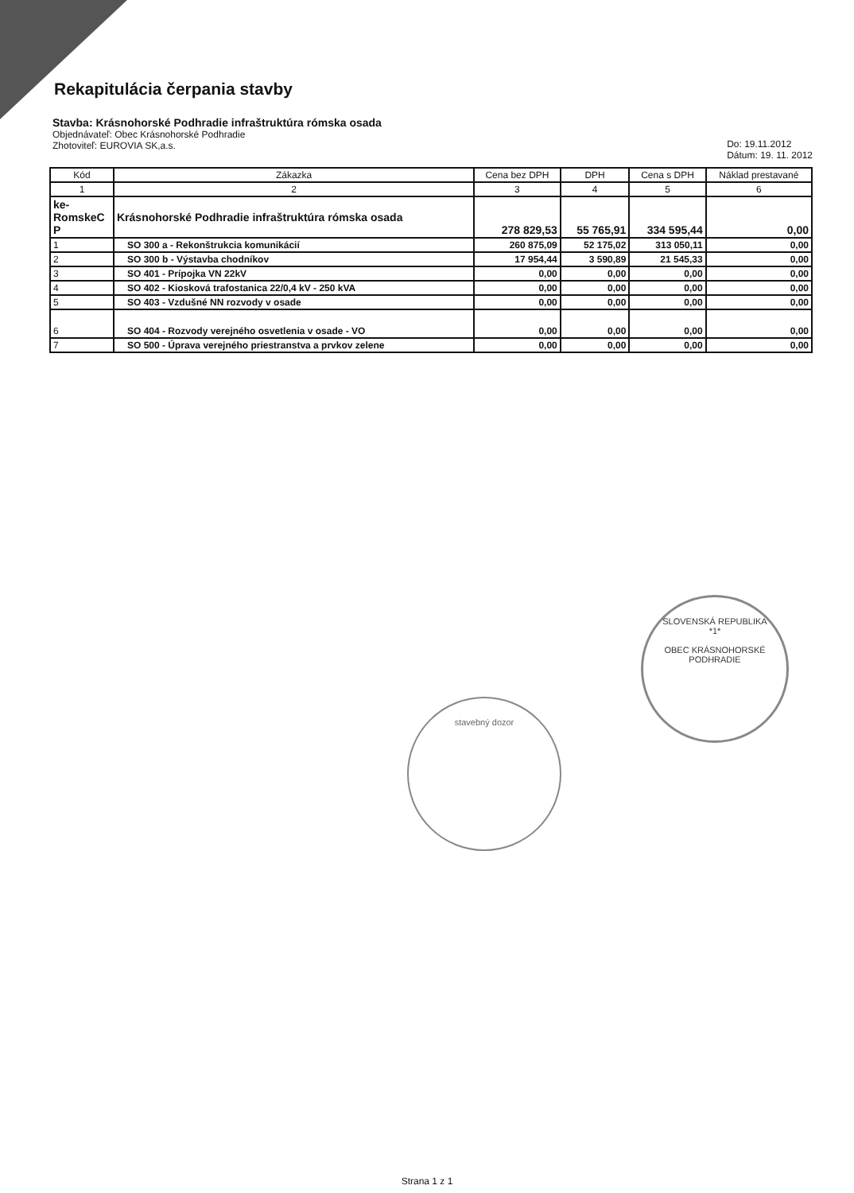Rekapitulácia čerpania stavby
Stavba: Krásnohorské Podhradie infraštruktúra rómska osada
Objednávateľ: Obec Krásnohorské Podhradie
Zhotoviteľ: EUROVIA SK,a.s.
Do: 19.11.2012
Dátum: 19. 11. 2012
| Kód | Zákazka | Cena bez DPH | DPH | Cena s DPH | Náklad prestavané |
| --- | --- | --- | --- | --- | --- |
| 1 | 2 | 3 | 4 | 5 | 6 |
| ke- RomskeC P | Krásnohorské Podhradie infraštruktúra rómska osada | 278 829,53 | 55 765,91 | 334 595,44 | 0,00 |
| 1 | SO 300 a - Rekonštrukcia komunikácií | 260 875,09 | 52 175,02 | 313 050,11 | 0,00 |
| 2 | SO 300 b - Výstavba chodníkov | 17 954,44 | 3 590,89 | 21 545,33 | 0,00 |
| 3 | SO 401 - Prípojka VN 22kV | 0,00 | 0,00 | 0,00 | 0,00 |
| 4 | SO 402 - Kiosková trafostanica 22/0,4 kV - 250 kVA | 0,00 | 0,00 | 0,00 | 0,00 |
| 5 | SO 403 - Vzdušné NN rozvody v osade | 0,00 | 0,00 | 0,00 | 0,00 |
| 6 | SO 404 - Rozvody verejného osvetlenia v osade - VO | 0,00 | 0,00 | 0,00 | 0,00 |
| 7 | SO 500 - Úprava verejného priestranstva a prvkov zelene | 0,00 | 0,00 | 0,00 | 0,00 |
SLOVENSKÁ REPUBLIKA
*1*
OBEC KRÁSNOHORSKÉ PODHRADIE
stavebný dozor
Strana 1 z 1